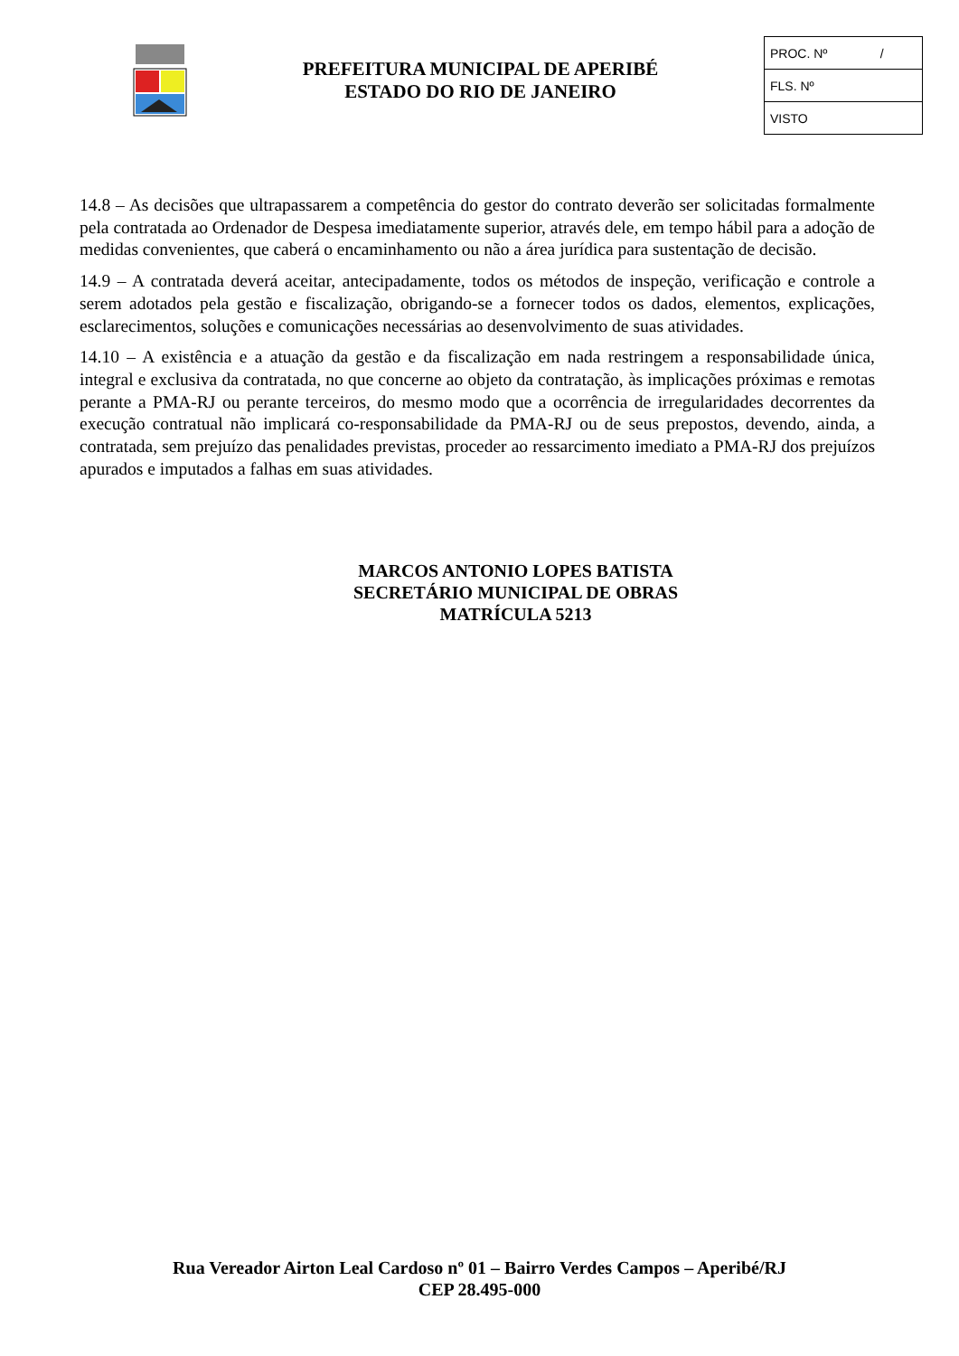PREFEITURA MUNICIPAL DE APERIBÉ
ESTADO DO RIO DE JANEIRO
PROC. Nº /
FLS. Nº
VISTO
14.8 – As decisões que ultrapassarem a competência do gestor do contrato deverão ser solicitadas formalmente pela contratada ao Ordenador de Despesa imediatamente superior, através dele, em tempo hábil para a adoção de medidas convenientes, que caberá o encaminhamento ou não a área jurídica para sustentação de decisão.
14.9 – A contratada deverá aceitar, antecipadamente, todos os métodos de inspeção, verificação e controle a serem adotados pela gestão e fiscalização, obrigando-se a fornecer todos os dados, elementos, explicações, esclarecimentos, soluções e comunicações necessárias ao desenvolvimento de suas atividades.
14.10 – A existência e a atuação da gestão e da fiscalização em nada restringem a responsabilidade única, integral e exclusiva da contratada, no que concerne ao objeto da contratação, às implicações próximas e remotas perante a PMA-RJ ou perante terceiros, do mesmo modo que a ocorrência de irregularidades decorrentes da execução contratual não implicará co-responsabilidade da PMA-RJ ou de seus prepostos, devendo, ainda, a contratada, sem prejuízo das penalidades previstas, proceder ao ressarcimento imediato a PMA-RJ dos prejuízos apurados e imputados a falhas em suas atividades.
MARCOS ANTONIO LOPES BATISTA
SECRETÁRIO MUNICIPAL DE OBRAS
MATRÍCULA 5213
Rua Vereador Airton Leal Cardoso nº 01 – Bairro Verdes Campos – Aperibé/RJ
CEP 28.495-000